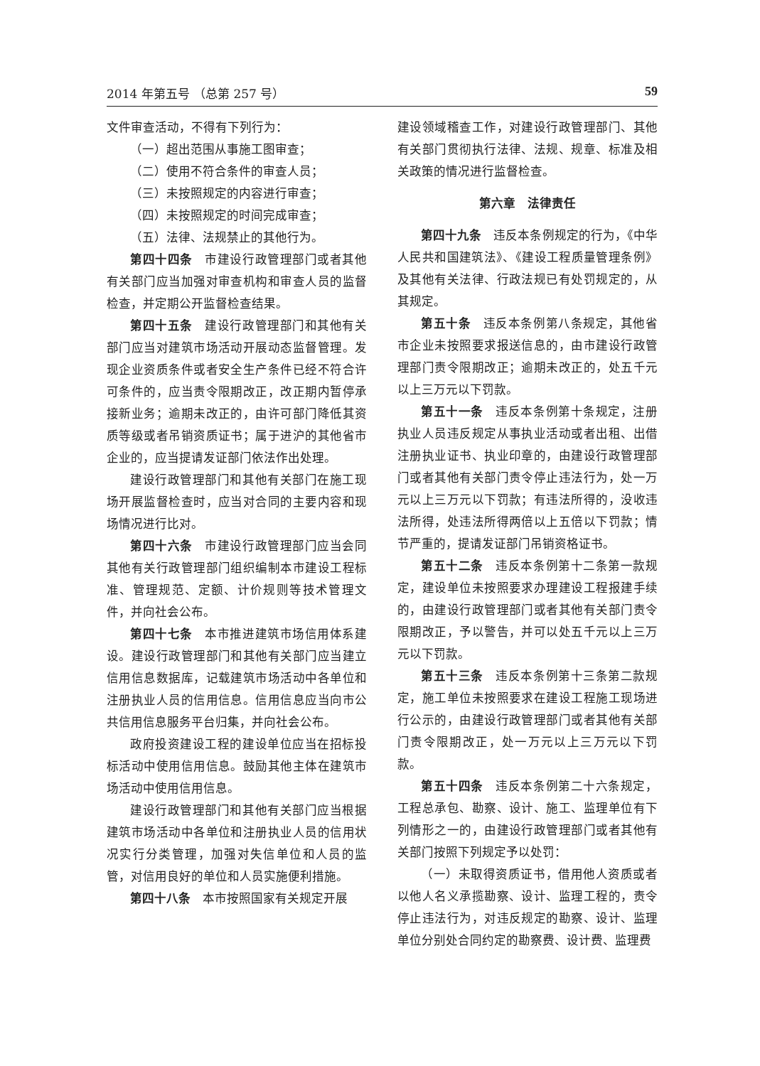2014 年第五号 （总第 257 号） 59
文件审查活动，不得有下列行为：
（一）超出范围从事施工图审查；
（二）使用不符合条件的审查人员；
（三）未按照规定的内容进行审查；
（四）未按照规定的时间完成审查；
（五）法律、法规禁止的其他行为。
第四十四条　市建设行政管理部门或者其他有关部门应当加强对审查机构和审查人员的监督检查，并定期公开监督检查结果。
第四十五条　建设行政管理部门和其他有关部门应当对建筑市场活动开展动态监督管理。发现企业资质条件或者安全生产条件已经不符合许可条件的，应当责令限期改正，改正期内暂停承接新业务；逾期未改正的，由许可部门降低其资质等级或者吊销资质证书；属于进沪的其他省市企业的，应当提请发证部门依法作出处理。
建设行政管理部门和其他有关部门在施工现场开展监督检查时，应当对合同的主要内容和现场情况进行比对。
第四十六条　市建设行政管理部门应当会同其他有关行政管理部门组织编制本市建设工程标准、管理规范、定额、计价规则等技术管理文件，并向社会公布。
第四十七条　本市推进建筑市场信用体系建设。建设行政管理部门和其他有关部门应当建立信用信息数据库，记载建筑市场活动中各单位和注册执业人员的信用信息。信用信息应当向市公共信用信息服务平台归集，并向社会公布。
政府投资建设工程的建设单位应当在招标投标活动中使用信用信息。鼓励其他主体在建筑市场活动中使用信用信息。
建设行政管理部门和其他有关部门应当根据建筑市场活动中各单位和注册执业人员的信用状况实行分类管理，加强对失信单位和人员的监管，对信用良好的单位和人员实施便利措施。
第四十八条　本市按照国家有关规定开展
建设领域稽查工作，对建设行政管理部门、其他有关部门贯彻执行法律、法规、规章、标准及相关政策的情况进行监督检查。
第六章　法律责任
第四十九条　违反本条例规定的行为，《中华人民共和国建筑法》、《建设工程质量管理条例》及其他有关法律、行政法规已有处罚规定的，从其规定。
第五十条　违反本条例第八条规定，其他省市企业未按照要求报送信息的，由市建设行政管理部门责令限期改正；逾期未改正的，处五千元以上三万元以下罚款。
第五十一条　违反本条例第十条规定，注册执业人员违反规定从事执业活动或者出租、出借注册执业证书、执业印章的，由建设行政管理部门或者其他有关部门责令停止违法行为，处一万元以上三万元以下罚款；有违法所得的，没收违法所得，处违法所得两倍以上五倍以下罚款；情节严重的，提请发证部门吊销资格证书。
第五十二条　违反本条例第十二条第一款规定，建设单位未按照要求办理建设工程报建手续的，由建设行政管理部门或者其他有关部门责令限期改正，予以警告，并可以处五千元以上三万元以下罚款。
第五十三条　违反本条例第十三条第二款规定，施工单位未按照要求在建设工程施工现场进行公示的，由建设行政管理部门或者其他有关部门责令限期改正，处一万元以上三万元以下罚款。
第五十四条　违反本条例第二十六条规定，工程总承包、勘察、设计、施工、监理单位有下列情形之一的，由建设行政管理部门或者其他有关部门按照下列规定予以处罚：
（一）未取得资质证书，借用他人资质或者以他人名义承揽勘察、设计、监理工程的，责令停止违法行为，对违反规定的勘察、设计、监理单位分别处合同约定的勘察费、设计费、监理费